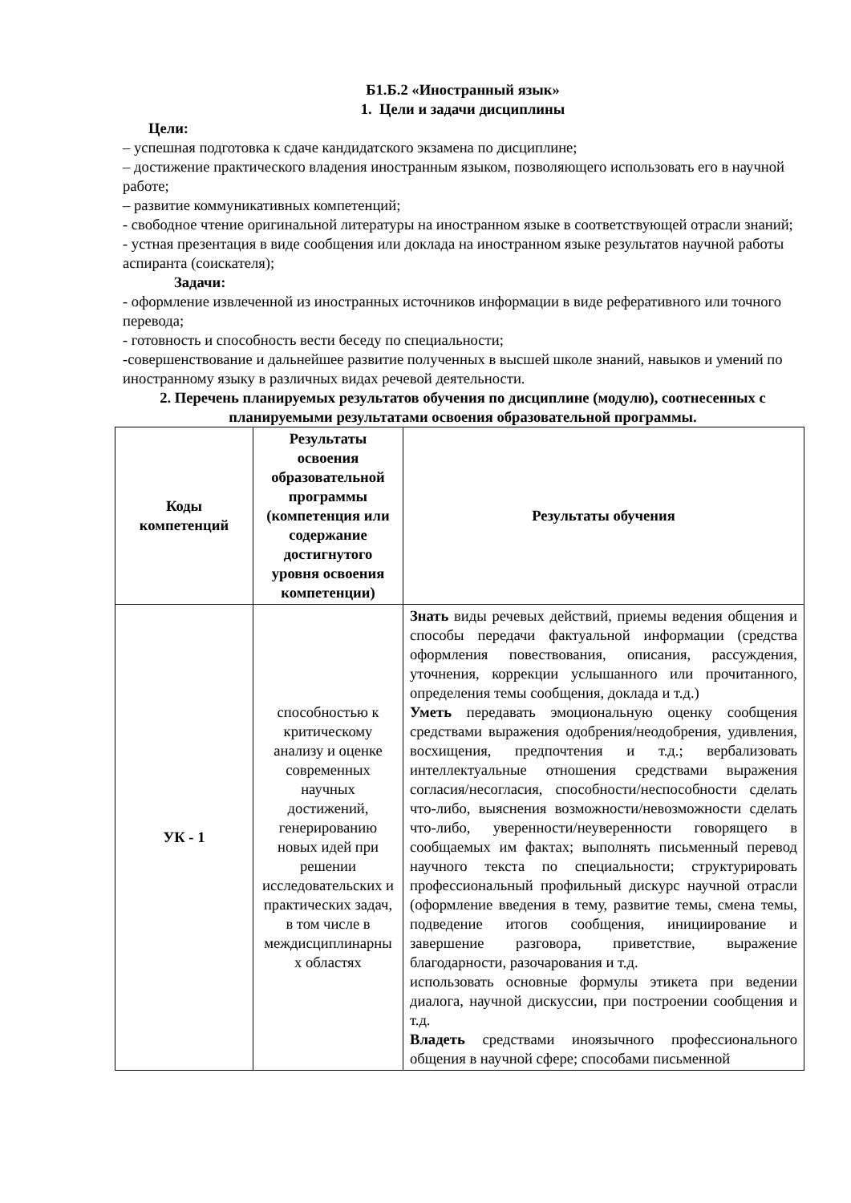Б1.Б.2 «Иностранный язык»
1. Цели и задачи дисциплины
Цели:
– успешная подготовка к сдаче кандидатского экзамена по дисциплине;
– достижение практического владения иностранным языком, позволяющего использовать его в научной работе;
– развитие коммуникативных компетенций;
- свободное чтение оригинальной литературы на иностранном языке в соответствующей отрасли знаний;
- устная презентация в виде сообщения или доклада на иностранном языке результатов научной работы аспиранта (соискателя);
Задачи:
- оформление извлеченной из иностранных источников информации в виде реферативного или точного перевода;
- готовность и способность вести беседу по специальности;
-совершенствование и дальнейшее развитие полученных в высшей школе знаний, навыков и умений по иностранному языку в различных видах речевой деятельности.
2. Перечень планируемых результатов обучения по дисциплине (модулю), соотнесенных с планируемыми результатами освоения образовательной программы.
| Коды компетенций | Результаты освоения образовательной программы (компетенция или содержание достигнутого уровня освоения компетенции) | Результаты обучения |
| --- | --- | --- |
| УК - 1 | способностью к критическому анализу и оценке современных научных достижений, генерированию новых идей при решении исследовательских и практических задач, в том числе в междисциплинарны х областях | Знать виды речевых действий, приемы ведения общения и способы передачи фактуальной информации (средства оформления повествования, описания, рассуждения, уточнения, коррекции услышанного или прочитанного, определения темы сообщения, доклада и т.д.) Уметь передавать эмоциональную оценку сообщения средствами выражения одобрения/неодобрения, удивления, восхищения, предпочтения и т.д.; вербализовать интеллектуальные отношения средствами выражения согласия/несогласия, способности/неспособности сделать что-либо, выяснения возможности/невозможности сделать что-либо, уверенности/неуверенности говорящего в сообщаемых им фактах; выполнять письменный перевод научного текста по специальности; структурировать профессиональный профильный дискурс научной отрасли (оформление введения в тему, развитие темы, смена темы, подведение итогов сообщения, инициирование и завершение разговора, приветствие, выражение благодарности, разочарования и т.д. использовать основные формулы этикета при ведении диалога, научной дискуссии, при построении сообщения и т.д. Владеть средствами иноязычного профессионального общения в научной сфере; способами письменной |